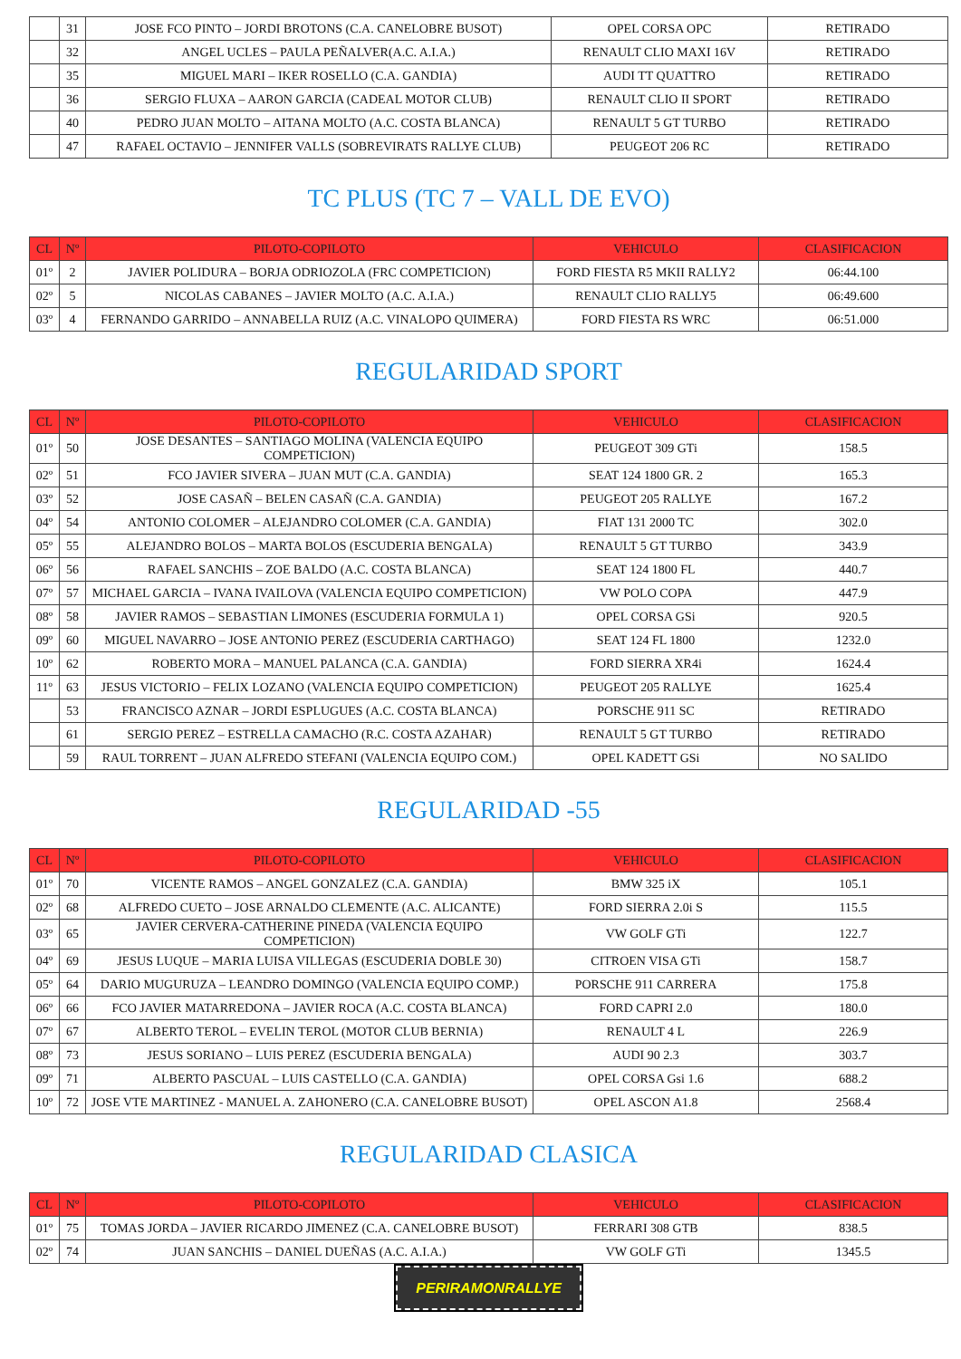| | 31 | JOSE FCO PINTO – JORDI BROTONS (C.A. CANELOBRE BUSOT) | OPEL CORSA OPC | RETIRADO |
| | 32 | ANGEL UCLES – PAULA PEÑALVER(A.C. A.I.A.) | RENAULT CLIO MAXI 16V | RETIRADO |
| | 35 | MIGUEL MARI – IKER ROSELLO (C.A. GANDIA) | AUDI TT QUATTRO | RETIRADO |
| | 36 | SERGIO FLUXA – AARON GARCIA (CADEAL MOTOR CLUB) | RENAULT CLIO II SPORT | RETIRADO |
| | 40 | PEDRO JUAN MOLTO – AITANA MOLTO (A.C. COSTA BLANCA) | RENAULT 5 GT TURBO | RETIRADO |
| | 47 | RAFAEL OCTAVIO – JENNIFER VALLS (SOBREVIRATS RALLYE CLUB) | PEUGEOT 206 RC | RETIRADO |
TC PLUS (TC 7 – VALL DE EVO)
| CL | Nº | PILOTO-COPILOTO | VEHICULO | CLASIFICACION |
| --- | --- | --- | --- | --- |
| 01º | 2 | JAVIER POLIDURA – BORJA ODRIOZOLA (FRC COMPETICION) | FORD FIESTA R5 MKII RALLY2 | 06:44.100 |
| 02º | 5 | NICOLAS CABANES – JAVIER MOLTO (A.C. A.I.A.) | RENAULT CLIO RALLY5 | 06:49.600 |
| 03º | 4 | FERNANDO GARRIDO – ANNABELLA RUIZ (A.C. VINALOPO QUIMERA) | FORD FIESTA RS WRC | 06:51.000 |
REGULARIDAD SPORT
| CL | Nº | PILOTO-COPILOTO | VEHICULO | CLASIFICACION |
| --- | --- | --- | --- | --- |
| 01º | 50 | JOSE DESANTES – SANTIAGO MOLINA (VALENCIA EQUIPO COMPETICION) | PEUGEOT 309 GTi | 158.5 |
| 02º | 51 | FCO JAVIER SIVERA – JUAN MUT (C.A. GANDIA) | SEAT 124 1800 GR. 2 | 165.3 |
| 03º | 52 | JOSE CASAÑ – BELEN CASAÑ (C.A. GANDIA) | PEUGEOT 205 RALLYE | 167.2 |
| 04º | 54 | ANTONIO COLOMER – ALEJANDRO COLOMER (C.A. GANDIA) | FIAT 131 2000 TC | 302.0 |
| 05º | 55 | ALEJANDRO BOLOS – MARTA BOLOS (ESCUDERIA BENGALA) | RENAULT 5 GT TURBO | 343.9 |
| 06º | 56 | RAFAEL SANCHIS – ZOE BALDO (A.C. COSTA BLANCA) | SEAT 124 1800 FL | 440.7 |
| 07º | 57 | MICHAEL GARCIA – IVANA IVAILOVA (VALENCIA EQUIPO COMPETICION) | VW POLO COPA | 447.9 |
| 08º | 58 | JAVIER RAMOS – SEBASTIAN LIMONES (ESCUDERIA FORMULA 1) | OPEL CORSA GSi | 920.5 |
| 09º | 60 | MIGUEL NAVARRO – JOSE ANTONIO PEREZ (ESCUDERIA CARTHAGO) | SEAT 124 FL 1800 | 1232.0 |
| 10º | 62 | ROBERTO MORA – MANUEL PALANCA (C.A. GANDIA) | FORD SIERRA XR4i | 1624.4 |
| 11º | 63 | JESUS VICTORIO – FELIX LOZANO (VALENCIA EQUIPO COMPETICION) | PEUGEOT 205 RALLYE | 1625.4 |
| | 53 | FRANCISCO AZNAR – JORDI ESPLUGUES (A.C. COSTA BLANCA) | PORSCHE 911 SC | RETIRADO |
| | 61 | SERGIO PEREZ – ESTRELLA CAMACHO (R.C. COSTA AZAHAR) | RENAULT 5 GT TURBO | RETIRADO |
| | 59 | RAUL TORRENT – JUAN ALFREDO STEFANI (VALENCIA EQUIPO COM.) | OPEL KADETT GSi | NO SALIDO |
REGULARIDAD -55
| CL | Nº | PILOTO-COPILOTO | VEHICULO | CLASIFICACION |
| --- | --- | --- | --- | --- |
| 01º | 70 | VICENTE RAMOS – ANGEL GONZALEZ (C.A. GANDIA) | BMW 325 iX | 105.1 |
| 02º | 68 | ALFREDO CUETO – JOSE ARNALDO CLEMENTE (A.C. ALICANTE) | FORD SIERRA 2.0i S | 115.5 |
| 03º | 65 | JAVIER CERVERA-CATHERINE PINEDA (VALENCIA EQUIPO COMPETICION) | VW GOLF GTi | 122.7 |
| 04º | 69 | JESUS LUQUE – MARIA LUISA VILLEGAS (ESCUDERIA DOBLE 30) | CITROEN VISA GTi | 158.7 |
| 05º | 64 | DARIO MUGURUZA – LEANDRO DOMINGO (VALENCIA EQUIPO COMP.) | PORSCHE 911 CARRERA | 175.8 |
| 06º | 66 | FCO JAVIER MATARREDONA – JAVIER ROCA (A.C. COSTA BLANCA) | FORD CAPRI 2.0 | 180.0 |
| 07º | 67 | ALBERTO TEROL – EVELIN TEROL (MOTOR CLUB BERNIA) | RENAULT 4 L | 226.9 |
| 08º | 73 | JESUS SORIANO – LUIS PEREZ (ESCUDERIA BENGALA) | AUDI 90 2.3 | 303.7 |
| 09º | 71 | ALBERTO PASCUAL – LUIS CASTELLO (C.A. GANDIA) | OPEL CORSA Gsi 1.6 | 688.2 |
| 10º | 72 | JOSE VTE MARTINEZ - MANUEL A. ZAHONERO (C.A. CANELOBRE BUSOT) | OPEL ASCON A1.8 | 2568.4 |
REGULARIDAD CLASICA
| CL | Nº | PILOTO-COPILOTO | VEHICULO | CLASIFICACION |
| --- | --- | --- | --- | --- |
| 01º | 75 | TOMAS JORDA – JAVIER RICARDO JIMENEZ (C.A. CANELOBRE BUSOT) | FERRARI 308 GTB | 838.5 |
| 02º | 74 | JUAN SANCHIS – DANIEL DUEÑAS (A.C. A.I.A.) | VW GOLF GTi | 1345.5 |
PERIRAMONRALLYE